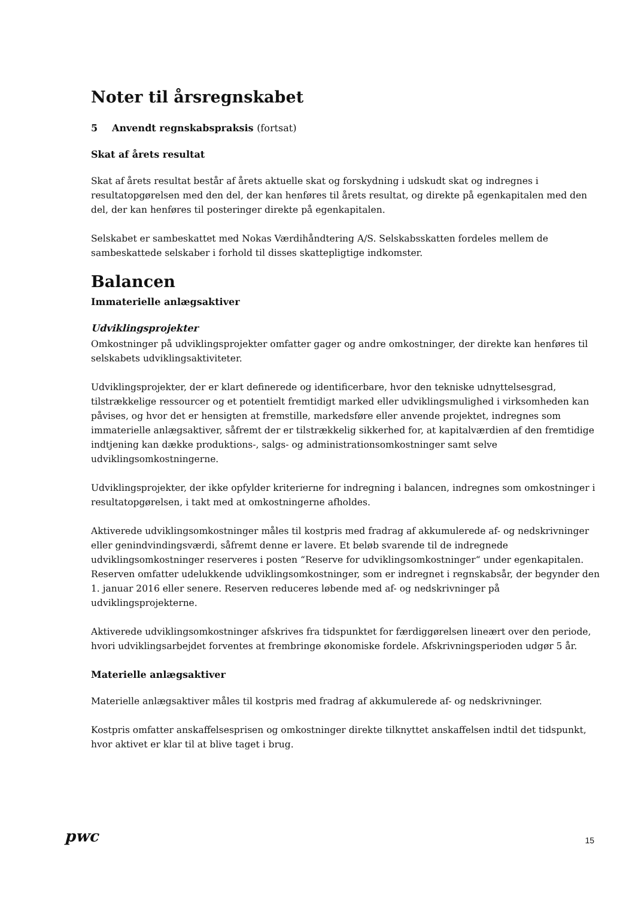Noter til årsregnskabet
5 Anvendt regnskabspraksis (fortsat)
Skat af årets resultat
Skat af årets resultat består af årets aktuelle skat og forskydning i udskudt skat og indregnes i resultatopgørelsen med den del, der kan henføres til årets resultat, og direkte på egenkapitalen med den del, der kan henføres til posteringer direkte på egenkapitalen.
Selskabet er sambeskattet med Nokas Værdihåndtering A/S. Selskabsskatten fordeles mellem de sambeskattede selskaber i forhold til disses skattepligtige indkomster.
Balancen
Immaterielle anlægsaktiver
Udviklingsprojekter
Omkostninger på udviklingsprojekter omfatter gager og andre omkostninger, der direkte kan henføres til selskabets udviklingsaktiviteter.
Udviklingsprojekter, der er klart definerede og identificerbare, hvor den tekniske udnyttelsesgrad, tilstrækkelige ressourcer og et potentielt fremtidigt marked eller udviklingsmulighed i virksomheden kan påvises, og hvor det er hensigten at fremstille, markedsføre eller anvende projektet, indregnes som immaterielle anlægsaktiver, såfremt der er tilstrækkelig sikkerhed for, at kapitalværdien af den fremtidige indtjening kan dække produktions-, salgs- og administrationsomkostninger samt selve udviklingsomkostningerne.
Udviklingsprojekter, der ikke opfylder kriterierne for indregning i balancen, indregnes som omkostninger i resultatopgørelsen, i takt med at omkostningerne afholdes.
Aktiverede udviklingsomkostninger måles til kostpris med fradrag af akkumulerede af- og nedskrivninger eller genindvindingsværdi, såfremt denne er lavere. Et beløb svarende til de indregnede udviklingsomkostninger reserveres i posten “Reserve for udviklingsomkostninger“ under egenkapitalen. Reserven omfatter udelukkende udviklingsomkostninger, som er indregnet i regnskabsår, der begynder den 1. januar 2016 eller senere. Reserven reduceres løbende med af- og nedskrivninger på udviklingsprojekterne.
Aktiverede udviklingsomkostninger afskrives fra tidspunktet for færdiggørelsen lineært over den periode, hvori udviklingsarbejdet forventes at frembringe økonomiske fordele. Afskrivningsperioden udgør 5 år.
Materielle anlægsaktiver
Materielle anlægsaktiver måles til kostpris med fradrag af akkumulerede af- og nedskrivninger.
Kostpris omfatter anskaffelsesprisen og omkostninger direkte tilknyttet anskaffelsen indtil det tidspunkt, hvor aktivet er klar til at blive taget i brug.
pwc 15